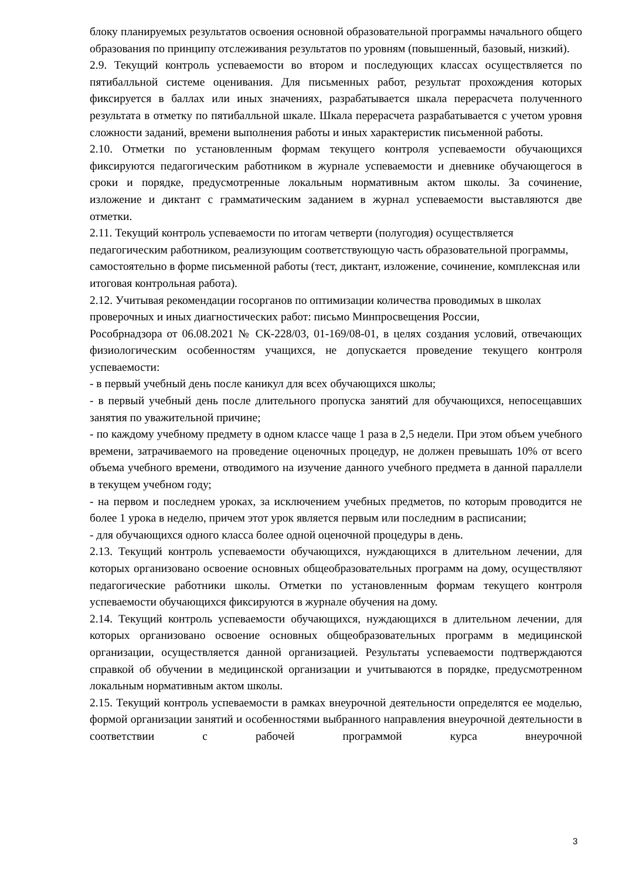блоку планируемых результатов освоения основной образовательной программы начального общего образования по принципу отслеживания результатов по уровням (повышенный, базовый, низкий).
2.9. Текущий контроль успеваемости во втором и последующих классах осуществляется по пятибалльной системе оценивания. Для письменных работ, результат прохождения которых фиксируется в баллах или иных значениях, разрабатывается шкала перерасчета полученного результата в отметку по пятибалльной шкале. Шкала перерасчета разрабатывается с учетом уровня сложности заданий, времени выполнения работы и иных характеристик письменной работы.
2.10. Отметки по установленным формам текущего контроля успеваемости обучающихся фиксируются педагогическим работником в журнале успеваемости и дневнике обучающегося в сроки и порядке, предусмотренные локальным нормативным актом школы. За сочинение, изложение и диктант с грамматическим заданием в журнал успеваемости выставляются две отметки.
2.11. Текущий контроль успеваемости по итогам четверти (полугодия) осуществляется педагогическим работником, реализующим соответствующую часть образовательной программы, самостоятельно в форме письменной работы (тест, диктант, изложение, сочинение, комплексная или итоговая контрольная работа).
2.12. Учитывая рекомендации госорганов по оптимизации количества проводимых в школах проверочных и иных диагностических работ: письмо Минпросвещения России,
Рособрнадзора от 06.08.2021 № СК-228/03, 01-169/08-01, в целях создания условий, отвечающих физиологическим особенностям учащихся, не допускается проведение текущего контроля успеваемости:
- в первый учебный день после каникул для всех обучающихся школы;
- в первый учебный день после длительного пропуска занятий для обучающихся, непосещавших занятия по уважительной причине;
- по каждому учебному предмету в одном классе чаще 1 раза в 2,5 недели. При этом объем учебного времени, затрачиваемого на проведение оценочных процедур, не должен превышать 10% от всего объема учебного времени, отводимого на изучение данного учебного предмета в данной параллели в текущем учебном году;
- на первом и последнем уроках, за исключением учебных предметов, по которым проводится не более 1 урока в неделю, причем этот урок является первым или последним в расписании;
- для обучающихся одного класса более одной оценочной процедуры в день.
2.13. Текущий контроль успеваемости обучающихся, нуждающихся в длительном лечении, для которых организовано освоение основных общеобразовательных программ на дому, осуществляют педагогические работники школы. Отметки по установленным формам текущего контроля успеваемости обучающихся фиксируются в журнале обучения на дому.
2.14. Текущий контроль успеваемости обучающихся, нуждающихся в длительном лечении, для которых организовано освоение основных общеобразовательных программ в медицинской организации, осуществляется данной организацией. Результаты успеваемости подтверждаются справкой об обучении в медицинской организации и учитываются в порядке, предусмотренном локальным нормативным актом школы.
2.15. Текущий контроль успеваемости в рамках внеурочной деятельности определятся ее моделью, формой организации занятий и особенностями выбранного направления внеурочной деятельности в соответствии с рабочей программой курса внеурочной
3